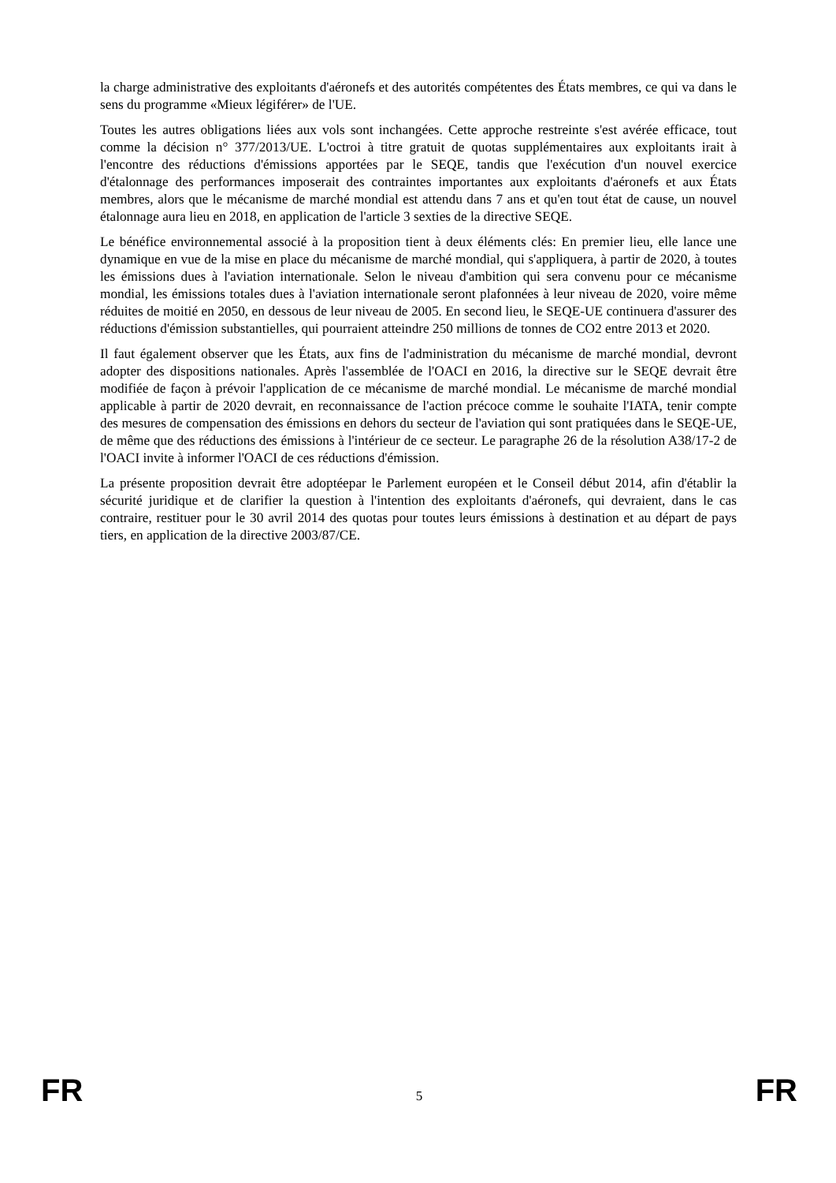la charge administrative des exploitants d'aéronefs et des autorités compétentes des États membres, ce qui va dans le sens du programme «Mieux légiférer» de l'UE.
Toutes les autres obligations liées aux vols sont inchangées. Cette approche restreinte s'est avérée efficace, tout comme la décision n° 377/2013/UE. L'octroi à titre gratuit de quotas supplémentaires aux exploitants irait à l'encontre des réductions d'émissions apportées par le SEQE, tandis que l'exécution d'un nouvel exercice d'étalonnage des performances imposerait des contraintes importantes aux exploitants d'aéronefs et aux États membres, alors que le mécanisme de marché mondial est attendu dans 7 ans et qu'en tout état de cause, un nouvel étalonnage aura lieu en 2018, en application de l'article 3 sexties de la directive SEQE.
Le bénéfice environnemental associé à la proposition tient à deux éléments clés: En premier lieu, elle lance une dynamique en vue de la mise en place du mécanisme de marché mondial, qui s'appliquera, à partir de 2020, à toutes les émissions dues à l'aviation internationale. Selon le niveau d'ambition qui sera convenu pour ce mécanisme mondial, les émissions totales dues à l'aviation internationale seront plafonnées à leur niveau de 2020, voire même réduites de moitié en 2050, en dessous de leur niveau de 2005. En second lieu, le SEQE-UE continuera d'assurer des réductions d'émission substantielles, qui pourraient atteindre 250 millions de tonnes de CO2 entre 2013 et 2020.
Il faut également observer que les États, aux fins de l'administration du mécanisme de marché mondial, devront adopter des dispositions nationales. Après l'assemblée de l'OACI en 2016, la directive sur le SEQE devrait être modifiée de façon à prévoir l'application de ce mécanisme de marché mondial. Le mécanisme de marché mondial applicable à partir de 2020 devrait, en reconnaissance de l'action précoce comme le souhaite l'IATA, tenir compte des mesures de compensation des émissions en dehors du secteur de l'aviation qui sont pratiquées dans le SEQE-UE, de même que des réductions des émissions à l'intérieur de ce secteur. Le paragraphe 26 de la résolution A38/17-2 de l'OACI invite à informer l'OACI de ces réductions d'émission.
La présente proposition devrait être adoptéepar le Parlement européen et le Conseil début 2014, afin d'établir la sécurité juridique et de clarifier la question à l'intention des exploitants d'aéronefs, qui devraient, dans le cas contraire, restituer pour le 30 avril 2014 des quotas pour toutes leurs émissions à destination et au départ de pays tiers, en application de la directive 2003/87/CE.
FR 5 FR